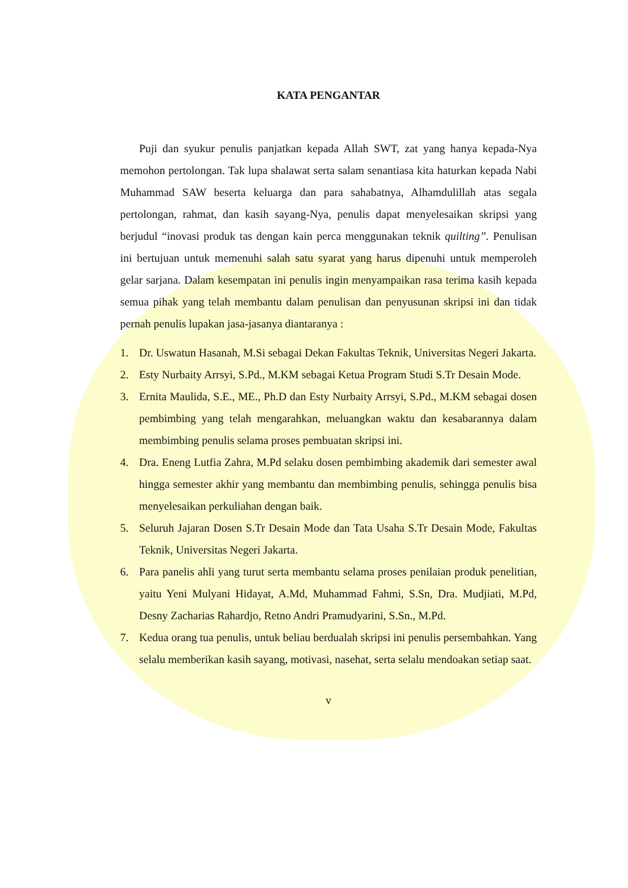KATA PENGANTAR
Puji dan syukur penulis panjatkan kepada Allah SWT, zat yang hanya kepada-Nya memohon pertolongan. Tak lupa shalawat serta salam senantiasa kita haturkan kepada Nabi Muhammad SAW beserta keluarga dan para sahabatnya, Alhamdulillah atas segala pertolongan, rahmat, dan kasih sayang-Nya, penulis dapat menyelesaikan skripsi yang berjudul “inovasi produk tas dengan kain perca menggunakan teknik quilting”. Penulisan ini bertujuan untuk memenuhi salah satu syarat yang harus dipenuhi untuk memperoleh gelar sarjana. Dalam kesempatan ini penulis ingin menyampaikan rasa terima kasih kepada semua pihak yang telah membantu dalam penulisan dan penyusunan skripsi ini dan tidak pernah penulis lupakan jasa-jasanya diantaranya :
1. Dr. Uswatun Hasanah, M.Si sebagai Dekan Fakultas Teknik, Universitas Negeri Jakarta.
2. Esty Nurbaity Arrsyi, S.Pd., M.KM sebagai Ketua Program Studi S.Tr Desain Mode.
3. Ernita Maulida, S.E., ME., Ph.D dan Esty Nurbaity Arrsyi, S.Pd., M.KM sebagai dosen pembimbing yang telah mengarahkan, meluangkan waktu dan kesabarannya dalam membimbing penulis selama proses pembuatan skripsi ini.
4. Dra. Eneng Lutfia Zahra, M.Pd selaku dosen pembimbing akademik dari semester awal hingga semester akhir yang membantu dan membimbing penulis, sehingga penulis bisa menyelesaikan perkuliahan dengan baik.
5. Seluruh Jajaran Dosen S.Tr Desain Mode dan Tata Usaha S.Tr Desain Mode, Fakultas Teknik, Universitas Negeri Jakarta.
6. Para panelis ahli yang turut serta membantu selama proses penilaian produk penelitian, yaitu Yeni Mulyani Hidayat, A.Md, Muhammad Fahmi, S.Sn, Dra. Mudjiati, M.Pd, Desny Zacharias Rahardjo, Retno Andri Pramudyarini, S.Sn., M.Pd.
7. Kedua orang tua penulis, untuk beliau berdualah skripsi ini penulis persembahkan. Yang selalu memberikan kasih sayang, motivasi, nasehat, serta selalu mendoakan setiap saat.
v